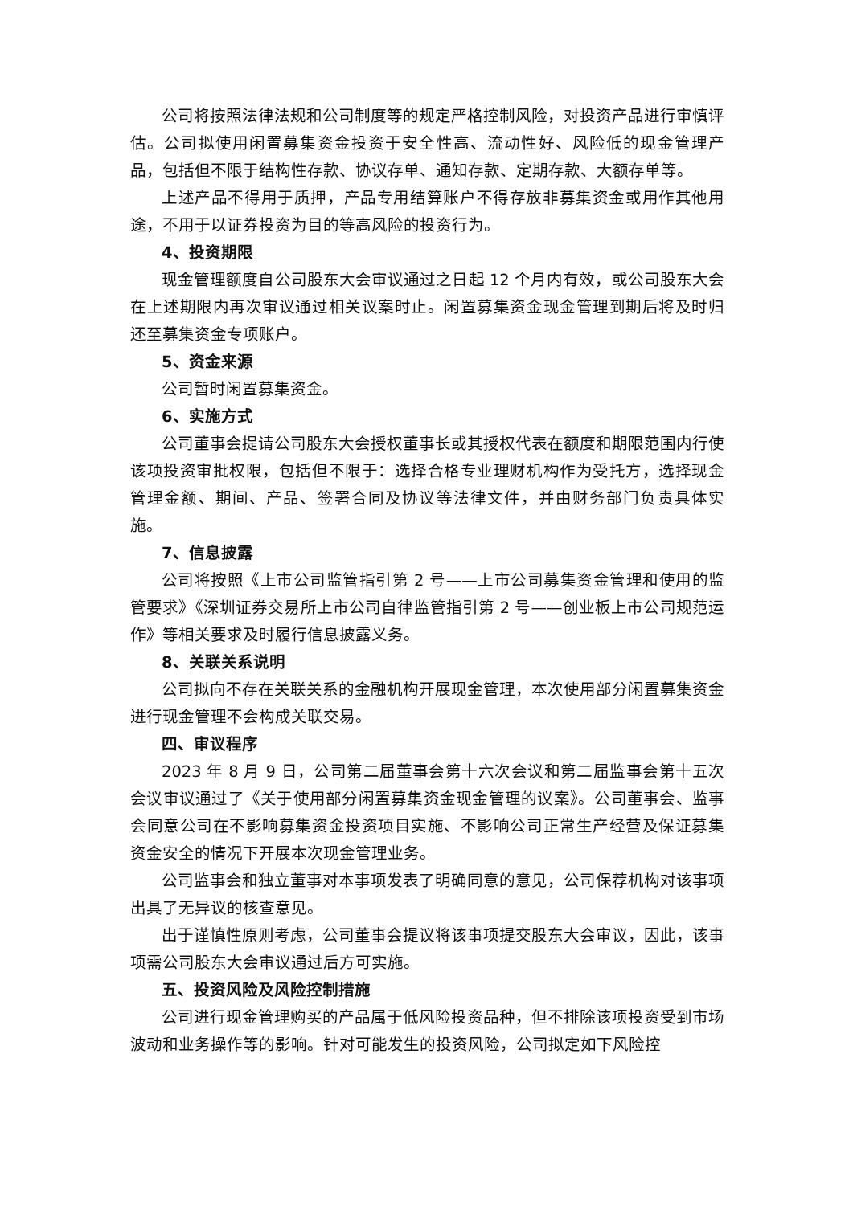公司将按照法律法规和公司制度等的规定严格控制风险，对投资产品进行审慎评估。公司拟使用闲置募集资金投资于安全性高、流动性好、风险低的现金管理产品，包括但不限于结构性存款、协议存单、通知存款、定期存款、大额存单等。
上述产品不得用于质押，产品专用结算账户不得存放非募集资金或用作其他用途，不用于以证券投资为目的等高风险的投资行为。
4、投资期限
现金管理额度自公司股东大会审议通过之日起 12 个月内有效，或公司股东大会在上述期限内再次审议通过相关议案时止。闲置募集资金现金管理到期后将及时归还至募集资金专项账户。
5、资金来源
公司暂时闲置募集资金。
6、实施方式
公司董事会提请公司股东大会授权董事长或其授权代表在额度和期限范围内行使该项投资审批权限，包括但不限于：选择合格专业理财机构作为受托方，选择现金管理金额、期间、产品、签署合同及协议等法律文件，并由财务部门负责具体实施。
7、信息披露
公司将按照《上市公司监管指引第 2 号——上市公司募集资金管理和使用的监管要求》《深圳证券交易所上市公司自律监管指引第 2 号——创业板上市公司规范运作》等相关要求及时履行信息披露义务。
8、关联关系说明
公司拟向不存在关联关系的金融机构开展现金管理，本次使用部分闲置募集资金进行现金管理不会构成关联交易。
四、审议程序
2023 年 8 月 9 日，公司第二届董事会第十六次会议和第二届监事会第十五次会议审议通过了《关于使用部分闲置募集资金现金管理的议案》。公司董事会、监事会同意公司在不影响募集资金投资项目实施、不影响公司正常生产经营及保证募集资金安全的情况下开展本次现金管理业务。
公司监事会和独立董事对本事项发表了明确同意的意见，公司保荐机构对该事项出具了无异议的核查意见。
出于谨慎性原则考虑，公司董事会提议将该事项提交股东大会审议，因此，该事项需公司股东大会审议通过后方可实施。
五、投资风险及风险控制措施
公司进行现金管理购买的产品属于低风险投资品种，但不排除该项投资受到市场波动和业务操作等的影响。针对可能发生的投资风险，公司拟定如下风险控